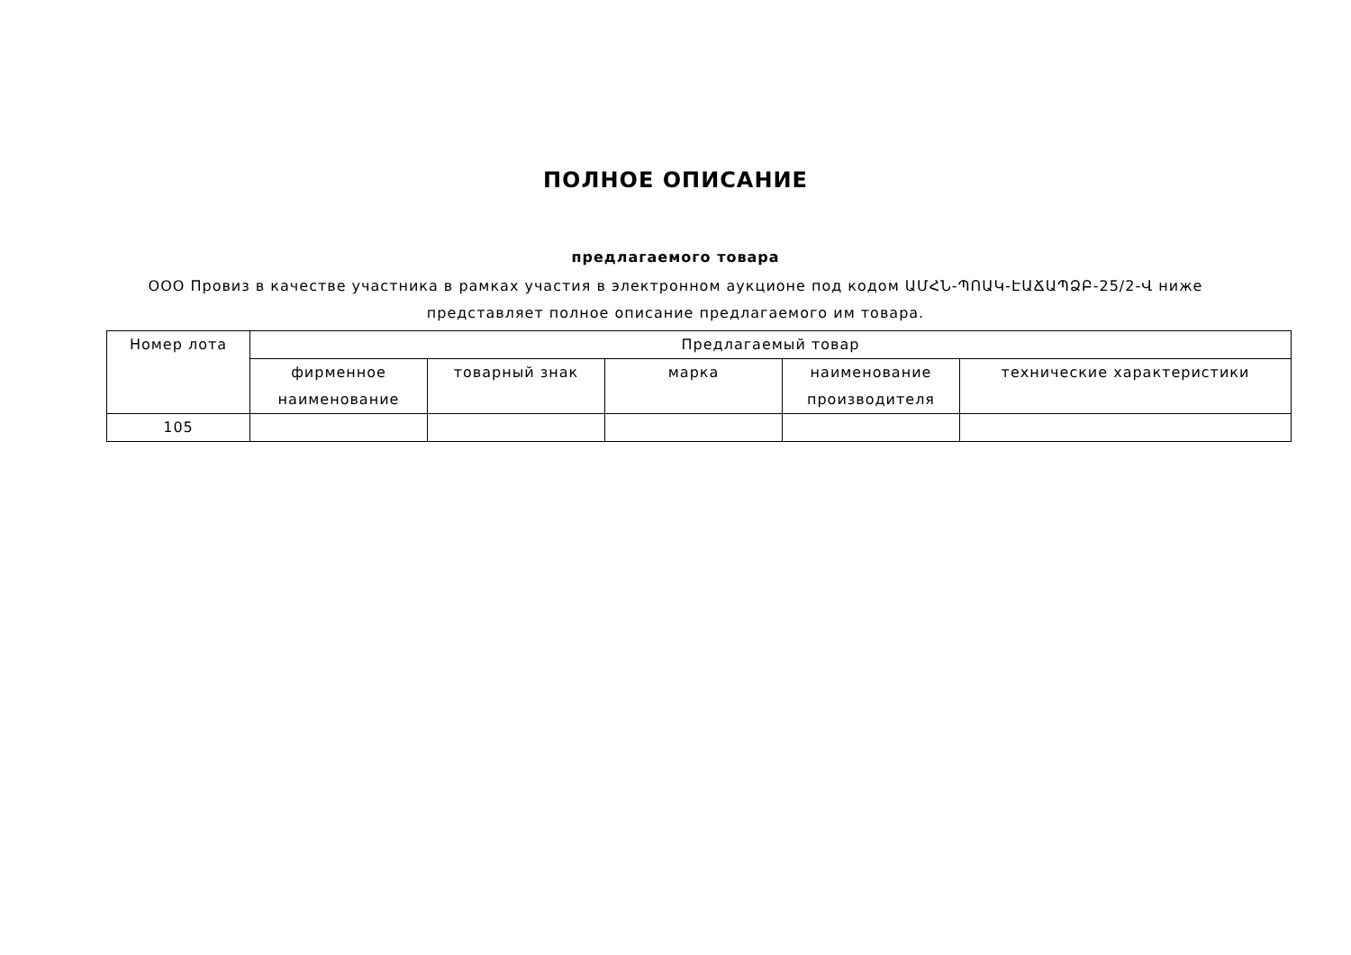ПОЛНОЕ ОПИСАНИЕ
предлагаемого товара
ООО Провиз в качестве участника в рамках участия в электронном аукционе под кодом ԱՄՀՆ-ՊՈԱԿ-ԷԱՃԱՊՁԲ-25/2-Վ ниже представляет полное описание предлагаемого им товара.
| Номер лота | Предлагаемый товар | | | | |
| --- | --- | --- | --- | --- | --- |
| | фирменное наименование | товарный знак | марка | наименование производителя | технические характеристики |
| 105 | | | | | |